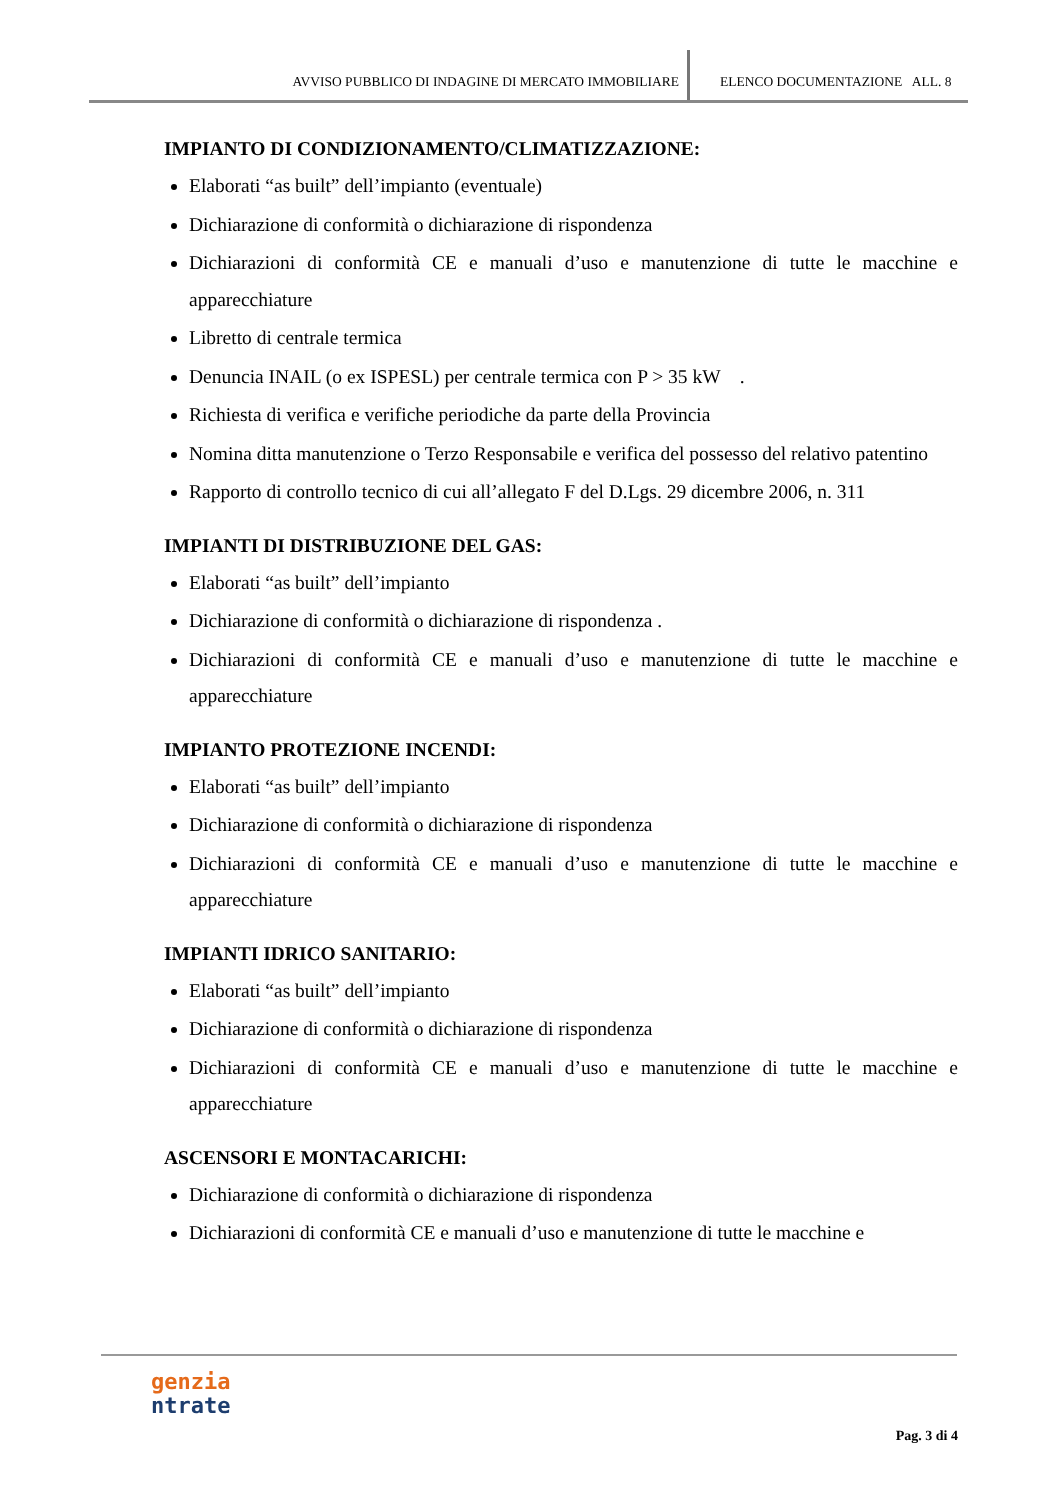AVVISO PUBBLICO DI INDAGINE DI MERCATO IMMOBILIARE ELENCO DOCUMENTAZIONE ALL. 8
IMPIANTO DI CONDIZIONAMENTO/CLIMATIZZAZIONE:
Elaborati “as built” dell’impianto (eventuale)
Dichiarazione di conformità o dichiarazione di rispondenza
Dichiarazioni di conformità CE e manuali d’uso e manutenzione di tutte le macchine e apparecchiature
Libretto di centrale termica
Denuncia INAIL (o ex ISPESL) per centrale termica con P > 35 kW .
Richiesta di verifica e verifiche periodiche da parte della Provincia
Nomina ditta manutenzione o Terzo Responsabile e verifica del possesso del relativo patentino
Rapporto di controllo tecnico di cui all’allegato F del D.Lgs. 29 dicembre 2006, n. 311
IMPIANTI DI DISTRIBUZIONE DEL GAS:
Elaborati “as built” dell’impianto
Dichiarazione di conformità o dichiarazione di rispondenza .
Dichiarazioni di conformità CE e manuali d’uso e manutenzione di tutte le macchine e apparecchiature
IMPIANTO PROTEZIONE INCENDI:
Elaborati “as built” dell’impianto
Dichiarazione di conformità o dichiarazione di rispondenza
Dichiarazioni di conformità CE e manuali d’uso e manutenzione di tutte le macchine e apparecchiature
IMPIANTI IDRICO SANITARIO:
Elaborati “as built” dell’impianto
Dichiarazione di conformità o dichiarazione di rispondenza
Dichiarazioni di conformità CE e manuali d’uso e manutenzione di tutte le macchine e apparecchiature
ASCENSORI E MONTACARICHI:
Dichiarazione di conformità o dichiarazione di rispondenza
Dichiarazioni di conformità CE e manuali d’uso e manutenzione di tutte le macchine e
genzia
ntrate
Pag. 3 di 4